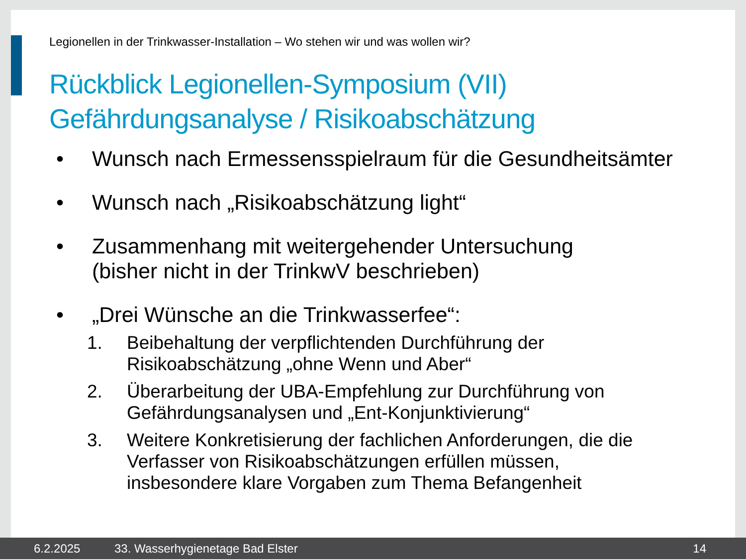Legionellen in der Trinkwasser-Installation – Wo stehen wir und was wollen wir?
Rückblick Legionellen-Symposium (VII)
Gefährdungsanalyse / Risikoabschätzung
• Wunsch nach Ermessensspielraum für die Gesundheitsämter
• Wunsch nach „Risikoabschätzung light“
• Zusammenhang mit weitergehender Untersuchung
(bisher nicht in der TrinkwV beschrieben)
• „Drei Wünsche an die Trinkwasserfee“:
1. Beibehaltung der verpflichtenden Durchführung der
Risikoabschätzung „ohne Wenn und Aber“
2. Überarbeitung der UBA-Empfehlung zur Durchführung von
Gefährdungsanalysen und „Ent-Konjunktivierung“
3. Weitere Konkretisierung der fachlichen Anforderungen, die die
Verfasser von Risikoabschätzungen erfüllen müssen,
insbesondere klare Vorgaben zum Thema Befangenheit
6.2.2025 33. Wasserhygienetage Bad Elster 14